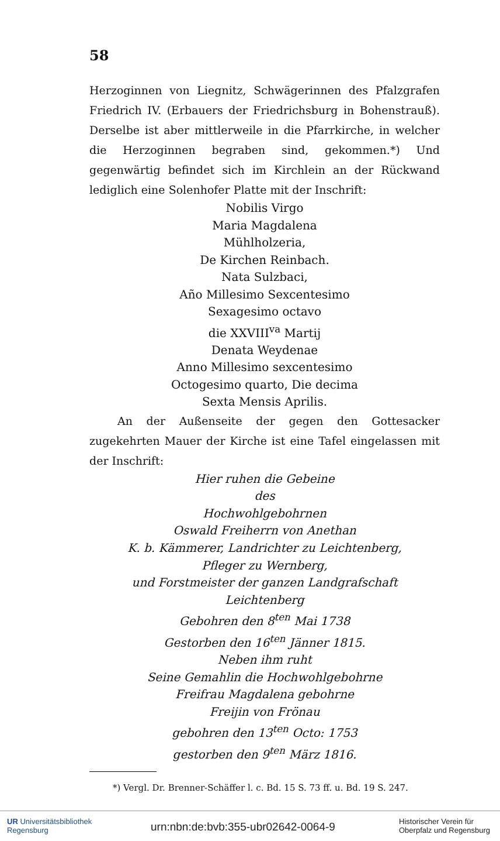58
Herzoginnen von Liegnitz, Schwägerinnen des Pfalzgrafen Friedrich IV. (Erbauers der Friedrichsburg in Bohenstrauß). Derselbe ist aber mittlerweile in die Pfarrkirche, in welcher die Herzoginnen begraben sind, gekommen.*) Und gegenwärtig befindet sich im Kirchlein an der Rückwand lediglich eine Solenhofer Platte mit der Inschrift:
Nobilis Virgo
Maria Magdalena
Mühlholzeria,
De Kirchen Reinbach.
Nata Sulzbaci,
Año Millesimo Sexcentesimo
Sexagesimo octavo
die XXVIII<sup>va</sup> Martij
Denata Weydenae
Anno Millesimo sexcentesimo
Octogesimo quarto, Die decima
Sexta Mensis Aprilis.
An der Außenseite der gegen den Gottesacker zugekehrten Mauer der Kirche ist eine Tafel eingelassen mit der Inschrift:
Hier ruhen die Gebeine
des
Hochwohlgebohrnen
Oswald Freiherrn von Anethan
K. b. Kämmerer, Landrichter zu Leichtenberg,
Pfleger zu Wernberg,
und Forstmeister der ganzen Landgrafschaft
Leichtenberg
Gebohren den 8<sup>ten</sup> Mai 1738
Gestorben den 16<sup>ten</sup> Jänner 1815.
Neben ihm ruht
Seine Gemahlin die Hochwohlgebohrne
Freifrau Magdalena gebohrne
Freijin von Frönau
gebohren den 13<sup>ten</sup> Octo: 1753
gestorben den 9<sup>ten</sup> März 1816.
*) Vergl. Dr. Brenner-Schäffer l. c. Bd. 15 S. 73 ff. u. Bd. 19 S. 247.
UR Universitätsbibliothek
Regensburg
urn:nbn:de:bvb:355-ubr02642-0064-9
Historischer Verein für
Oberpfalz und Regensburg